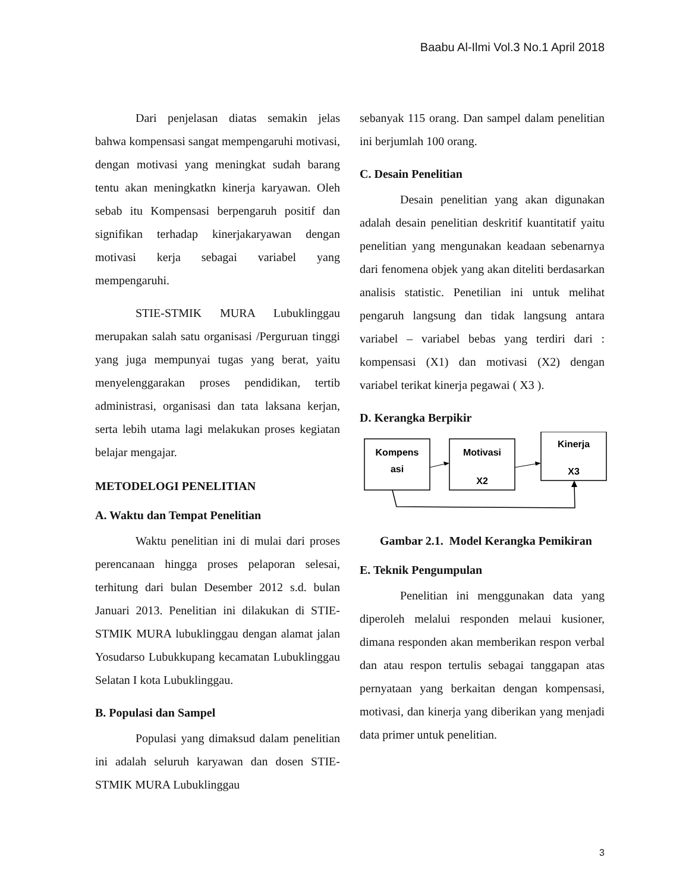Baabu Al-Ilmi Vol.3 No.1 April 2018
Dari penjelasan diatas semakin jelas bahwa kompensasi sangat mempengaruhi motivasi, dengan motivasi yang meningkat sudah barang tentu akan meningkatkn kinerja karyawan. Oleh sebab itu Kompensasi berpengaruh positif dan signifikan terhadap kinerjakaryawan dengan motivasi kerja sebagai variabel yang mempengaruhi.
STIE-STMIK MURA Lubuklinggau merupakan salah satu organisasi /Perguruan tinggi yang juga mempunyai tugas yang berat, yaitu menyelenggarakan proses pendidikan, tertib administrasi, organisasi dan tata laksana kerjan, serta lebih utama lagi melakukan proses kegiatan belajar mengajar.
METODELOGI PENELITIAN
A. Waktu dan Tempat Penelitian
Waktu penelitian ini di mulai dari proses perencanaan hingga proses pelaporan selesai, terhitung dari bulan Desember 2012 s.d. bulan Januari 2013. Penelitian ini dilakukan di STIE-STMIK MURA lubuklinggau dengan alamat jalan Yosudarso Lubukkupang kecamatan Lubuklinggau Selatan I kota Lubuklinggau.
B. Populasi dan Sampel
Populasi yang dimaksud dalam penelitian ini adalah seluruh karyawan dan dosen STIE-STMIK MURA Lubuklinggau
sebanyak 115 orang. Dan sampel dalam penelitian ini berjumlah 100 orang.
C. Desain Penelitian
Desain penelitian yang akan digunakan adalah desain penelitian deskritif kuantitatif yaitu penelitian yang mengunakan keadaan sebenarnya dari fenomena objek yang akan diteliti berdasarkan analisis statistic. Penetilian ini untuk melihat pengaruh langsung dan tidak langsung antara variabel – variabel bebas yang terdiri dari : kompensasi (X1) dan motivasi (X2) dengan variabel terikat kinerja pegawai ( X3 ).
D. Kerangka Berpikir
Kompens
asi
Motivasi
X2
Kinerja
X3
Gambar 2.1. Model Kerangka Pemikiran
E. Teknik Pengumpulan
Penelitian ini menggunakan data yang diperoleh melalui responden melaui kusioner, dimana responden akan memberikan respon verbal dan atau respon tertulis sebagai tanggapan atas pernyataan yang berkaitan dengan kompensasi, motivasi, dan kinerja yang diberikan yang menjadi data primer untuk penelitian.
3